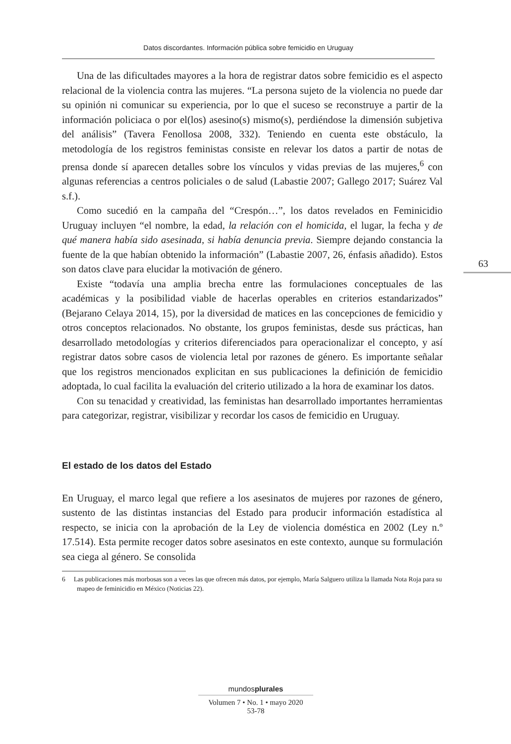Datos discordantes. Información pública sobre femicidio en Uruguay
Una de las dificultades mayores a la hora de registrar datos sobre femicidio es el aspecto relacional de la violencia contra las mujeres. “La persona sujeto de la violencia no puede dar su opinión ni comunicar su experiencia, por lo que el suceso se reconstruye a partir de la información policiaca o por el(los) asesino(s) mismo(s), perdiéndose la dimensión subjetiva del análisis” (Tavera Fenollosa 2008, 332). Teniendo en cuenta este obstáculo, la metodología de los registros feministas consiste en relevar los datos a partir de notas de prensa donde sí aparecen detalles sobre los vínculos y vidas previas de las mujeres,<sup>6</sup> con algunas referencias a centros policiales o de salud (Labastie 2007; Gallego 2017; Suárez Val s.f.).
Como sucedió en la campaña del “Crespón…”, los datos revelados en Feminicidio Uruguay incluyen “el nombre, la edad, la relación con el homicida, el lugar, la fecha y de qué manera había sido asesinada, si había denuncia previa. Siempre dejando constancia la fuente de la que habían obtenido la información” (Labastie 2007, 26, énfasis añadido). Estos son datos clave para elucidar la motivación de género.
Existe “todavía una amplia brecha entre las formulaciones conceptuales de las académicas y la posibilidad viable de hacerlas operables en criterios estandarizados” (Bejarano Celaya 2014, 15), por la diversidad de matices en las concepciones de femicidio y otros conceptos relacionados. No obstante, los grupos feministas, desde sus prácticas, han desarrollado metodologías y criterios diferenciados para operacionalizar el concepto, y así registrar datos sobre casos de violencia letal por razones de género. Es importante señalar que los registros mencionados explicitan en sus publicaciones la definición de femicidio adoptada, lo cual facilita la evaluación del criterio utilizado a la hora de examinar los datos.
Con su tenacidad y creatividad, las feministas han desarrollado importantes herramientas para categorizar, registrar, visibilizar y recordar los casos de femicidio en Uruguay.
El estado de los datos del Estado
En Uruguay, el marco legal que refiere a los asesinatos de mujeres por razones de género, sustento de las distintas instancias del Estado para producir información estadística al respecto, se inicia con la aprobación de la Ley de violencia doméstica en 2002 (Ley n.º 17.514). Esta permite recoger datos sobre asesinatos en este contexto, aunque su formulación sea ciega al género. Se consolida
6 Las publicaciones más morbosas son a veces las que ofrecen más datos, por ejemplo, María Salguero utiliza la llamada Nota Roja para su mapeo de feminicidio en México (Noticias 22).
63
mundosplurales
Volumen 7 • No. 1 • mayo 2020
53-78